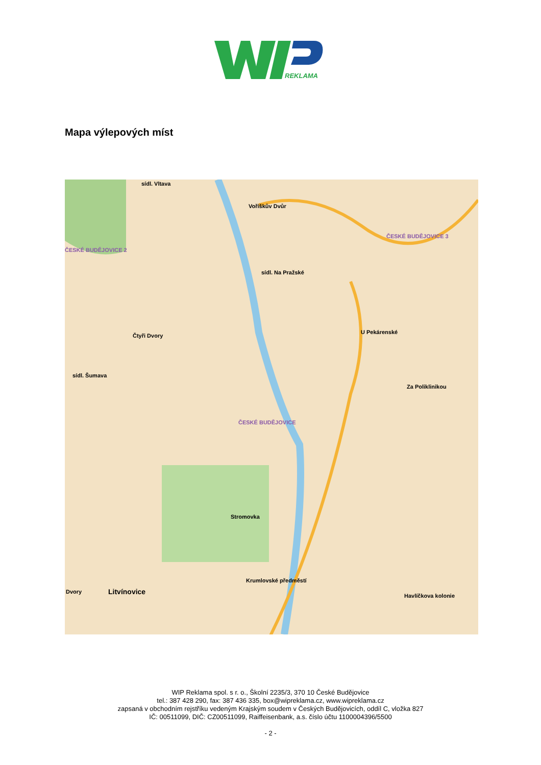REKLAMA
Mapa výlepových míst
sídl. Vltava
Voříškův Dvůr
ČESKÉ BUDĚJOVICE 3
ČESKÉ BUDĚJOVICE 2
sídl. Na Pražské
Čtyři Dvory
U Pekárenské
sídl. Šumava
Za Poliklinikou
ČESKÉ BUDĚJOVICE
Stromovka
Krumlovské předměstí
Litvínovice Dvory
Havlíčkova kolonie
WIP Reklama spol. s r. o., Školní 2235/3, 370 10 České Budějovice
tel.: 387 428 290, fax: 387 436 335, box@wipreklama.cz, www.wipreklama.cz
zapsaná v obchodním rejstříku vedeným Krajským soudem v Českých Budějovicích, oddíl C, vložka 827
IČ: 00511099, DIČ: CZ00511099, Raiffeisenbank, a.s. číslo účtu 1100004396/5500
- 2 -